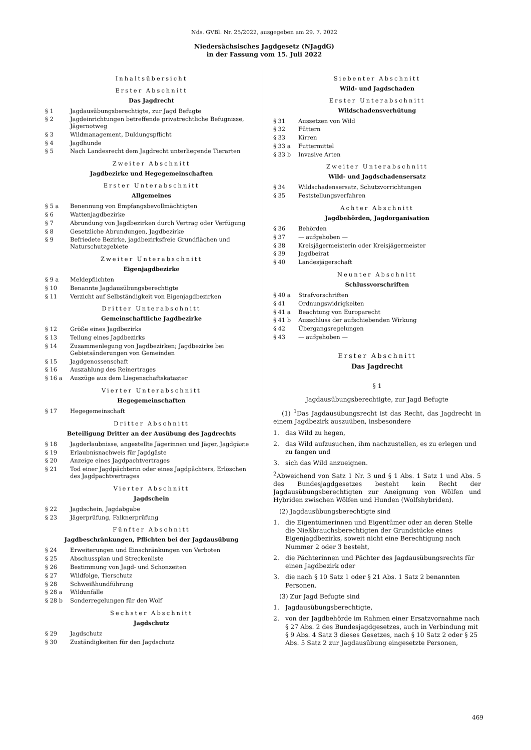Nds. GVBl. Nr. 25/2022, ausgegeben am 29. 7. 2022
Niedersächsisches Jagdgesetz (NJagdG)
in der Fassung vom 15. Juli 2022
Inhaltsübersicht
Erster Abschnitt
Das Jagdrecht
§ 1 Jagdausübungsberechtigte, zur Jagd Befugte
§ 2 Jagdeinrichtungen betreffende privatrechtliche Befugnisse, Jägernotweg
§ 3 Wildmanagement, Duldungspflicht
§ 4 Jagdhunde
§ 5 Nach Landesrecht dem Jagdrecht unterliegende Tierarten
Zweiter Abschnitt
Jagdbezirke und Hegegemeinschaften
Erster Unterabschnitt
Allgemeines
§ 5 a Benennung von Empfangsbevollmächtigten
§ 6 Wattenjagdbezirke
§ 7 Abrundung von Jagdbezirken durch Vertrag oder Verfügung
§ 8 Gesetzliche Abrundungen, Jagdbezirke
§ 9 Befriedete Bezirke, jagdbezirksfreie Grundflächen und Naturschutzgebiete
Zweiter Unterabschnitt
Eigenjagdbezirke
§ 9 a Meldepflichten
§ 10 Benannte Jagdausübungsberechtigte
§ 11 Verzicht auf Selbständigkeit von Eigenjagdbezirken
Dritter Unterabschnitt
Gemeinschaftliche Jagdbezirke
§ 12 Größe eines Jagdbezirks
§ 13 Teilung eines Jagdbezirks
§ 14 Zusammenlegung von Jagdbezirken; Jagdbezirke bei Gebietsänderungen von Gemeinden
§ 15 Jagdgenossenschaft
§ 16 Auszahlung des Reinertrages
§ 16 a Auszüge aus dem Liegenschaftskataster
Vierter Unterabschnitt
Hegegemeinschaften
§ 17 Hegegemeinschaft
Dritter Abschnitt
Beteiligung Dritter an der Ausübung des Jagdrechts
§ 18 Jagderlaubnisse, angestellte Jägerinnen und Jäger, Jagdgäste
§ 19 Erlaubnisnachweis für Jagdgäste
§ 20 Anzeige eines Jagdpachtvertrages
§ 21 Tod einer Jagdpächterin oder eines Jagdpächters, Erlöschen des Jagdpachtvertrages
Vierter Abschnitt
Jagdschein
§ 22 Jagdschein, Jagdabgabe
§ 23 Jägerprüfung, Falknerprüfung
Fünfter Abschnitt
Jagdbeschränkungen, Pflichten bei der Jagdausübung
§ 24 Erweiterungen und Einschränkungen von Verboten
§ 25 Abschussplan und Streckenliste
§ 26 Bestimmung von Jagd- und Schonzeiten
§ 27 Wildfolge, Tierschutz
§ 28 Schweißhundführung
§ 28 a Wildunfälle
§ 28 b Sonderregelungen für den Wolf
Sechster Abschnitt
Jagdschutz
§ 29 Jagdschutz
§ 30 Zuständigkeiten für den Jagdschutz
Siebenter Abschnitt
Wild- und Jagdschaden
Erster Unterabschnitt
Wildschadensverhütung
§ 31 Aussetzen von Wild
§ 32 Füttern
§ 33 Kirren
§ 33 a Futtermittel
§ 33 b Invasive Arten
Zweiter Unterabschnitt
Wild- und Jagdschadensersatz
§ 34 Wildschadensersatz, Schutzvorrichtungen
§ 35 Feststellungsverfahren
Achter Abschnitt
Jagdbehörden, Jagdorganisation
§ 36 Behörden
§ 37 — aufgehoben —
§ 38 Kreisjägermeisterin oder Kreisjägermeister
§ 39 Jagdbeirat
§ 40 Landesjägerschaft
Neunter Abschnitt
Schlussvorschriften
§ 40 a Strafvorschriften
§ 41 Ordnungswidrigkeiten
§ 41 a Beachtung von Europarecht
§ 41 b Ausschluss der aufschiebenden Wirkung
§ 42 Übergangsregelungen
§ 43 — aufgehoben —
Erster Abschnitt
Das Jagdrecht
§ 1
Jagdausübungsberechtigte, zur Jagd Befugte
(1) <sup>1</sup>Das Jagdausübungsrecht ist das Recht, das Jagdrecht in einem Jagdbezirk auszuüben, insbesondere
1. das Wild zu hegen,
2. das Wild aufzusuchen, ihm nachzustellen, es zu erlegen und zu fangen und
3. sich das Wild anzueignen.
<sup>2</sup> Abweichend von Satz 1 Nr. 3 und § 1 Abs. 1 Satz 1 und Abs. 5 des Bundesjagdgesetzes besteht kein Recht der Jagdausübungsberechtigten zur Aneignung von Wölfen und Hybriden zwischen Wölfen und Hunden (Wolfshybriden).
(2) Jagdausübungsberechtigte sind
1. die Eigentümerinnen und Eigentümer oder an deren Stelle die Nießbrauchsberechtigten der Grundstücke eines Eigenjagdbezirks, soweit nicht eine Berechtigung nach Nummer 2 oder 3 besteht,
2. die Pächterinnen und Pächter des Jagdausübungsrechts für einen Jagdbezirk oder
3. die nach § 10 Satz 1 oder § 21 Abs. 1 Satz 2 benannten Personen.
(3) Zur Jagd Befugte sind
1. Jagdausübungsberechtigte,
2. von der Jagdbehörde im Rahmen einer Ersatzvornahme nach § 27 Abs. 2 des Bundesjagdgesetzes, auch in Verbindung mit § 9 Abs. 4 Satz 3 dieses Gesetzes, nach § 10 Satz 2 oder § 25 Abs. 5 Satz 2 zur Jagdausübung eingesetzte Personen,
469